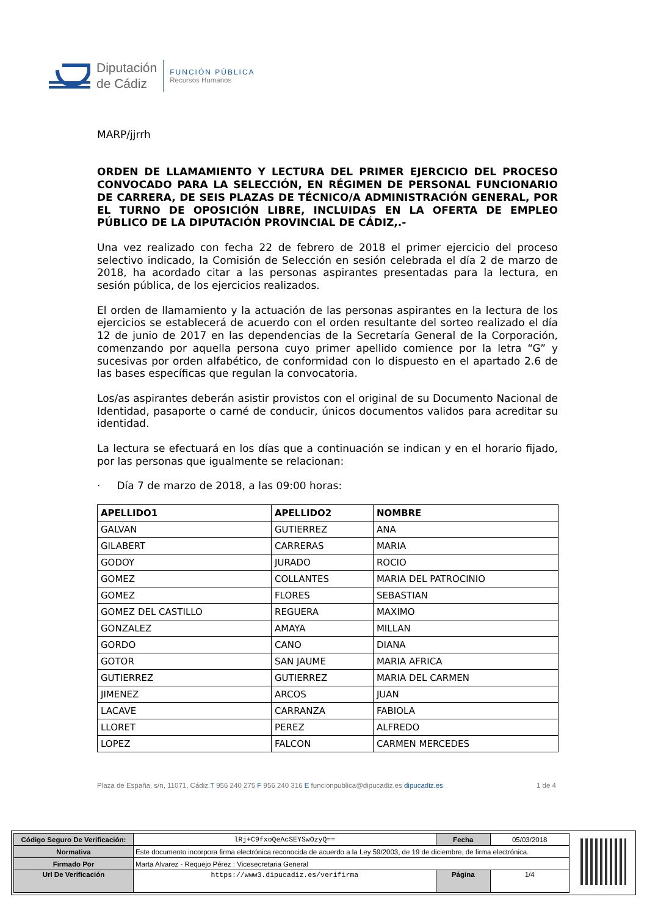Diputación
de Cádiz
FUNCIÓN PÚBLICA
Recursos Humanos
MARP/jjrrh
ORDEN DE LLAMAMIENTO Y LECTURA DEL PRIMER EJERCICIO DEL PROCESO CONVOCADO PARA LA SELECCIÓN, EN RÉGIMEN DE PERSONAL FUNCIONARIO DE CARRERA, DE SEIS PLAZAS DE TÉCNICO/A ADMINISTRACIÓN GENERAL, POR EL TURNO DE OPOSICIÓN LIBRE, INCLUIDAS EN LA OFERTA DE EMPLEO PÚBLICO DE LA DIPUTACIÓN PROVINCIAL DE CÁDIZ,.-
Una vez realizado con fecha 22 de febrero de 2018 el primer ejercicio del proceso selectivo indicado, la Comisión de Selección en sesión celebrada el día 2 de marzo de 2018, ha acordado citar a las personas aspirantes presentadas para la lectura, en sesión pública, de los ejercicios realizados.
El orden de llamamiento y la actuación de las personas aspirantes en la lectura de los ejercicios se establecerá de acuerdo con el orden resultante del sorteo realizado el día 12 de junio de 2017 en las dependencias de la Secretaría General de la Corporación, comenzando por aquella persona cuyo primer apellido comience por la letra “G” y sucesivas por orden alfabético, de conformidad con lo dispuesto en el apartado 2.6 de las bases específicas que regulan la convocatoria.
Los/as aspirantes deberán asistir provistos con el original de su Documento Nacional de Identidad, pasaporte o carné de conducir, únicos documentos validos para acreditar su identidad.
La lectura se efectuará en los días que a continuación se indican y en el horario fijado, por las personas que igualmente se relacionan:
· Día 7 de marzo de 2018, a las 09:00 horas:
| APELLIDO1 | APELLIDO2 | NOMBRE |
| --- | --- | --- |
| GALVAN | GUTIERREZ | ANA |
| GILABERT | CARRERAS | MARIA |
| GODOY | JURADO | ROCIO |
| GOMEZ | COLLANTES | MARIA DEL PATROCINIO |
| GOMEZ | FLORES | SEBASTIAN |
| GOMEZ DEL CASTILLO | REGUERA | MAXIMO |
| GONZALEZ | AMAYA | MILLAN |
| GORDO | CANO | DIANA |
| GOTOR | SAN JAUME | MARIA AFRICA |
| GUTIERREZ | GUTIERREZ | MARIA DEL CARMEN |
| JIMENEZ | ARCOS | JUAN |
| LACAVE | CARRANZA | FABIOLA |
| LLORET | PEREZ | ALFREDO |
| LOPEZ | FALCON | CARMEN MERCEDES |
Plaza de España, s/n, 11071, Cádiz.T 956 240 275 F 956 240 316 E funcionpublica@dipucadiz.es dipucadiz.es 1 de 4
| Código Seguro De Verificación: | lRj+C9fxoQeAcSEYSwOzyQ== | Fecha | 05/03/2018 |
| Normativa | Este documento incorpora firma electrónica reconocida de acuerdo a la Ley 59/2003, de 19 de diciembre, de firma electrónica. | | |
| Firmado Por | Marta Alvarez - Requejo Pérez : Vicesecretaria General | | |
| Url De Verificación | https://www3.dipucadiz.es/verifirma | Página | 1/4 |